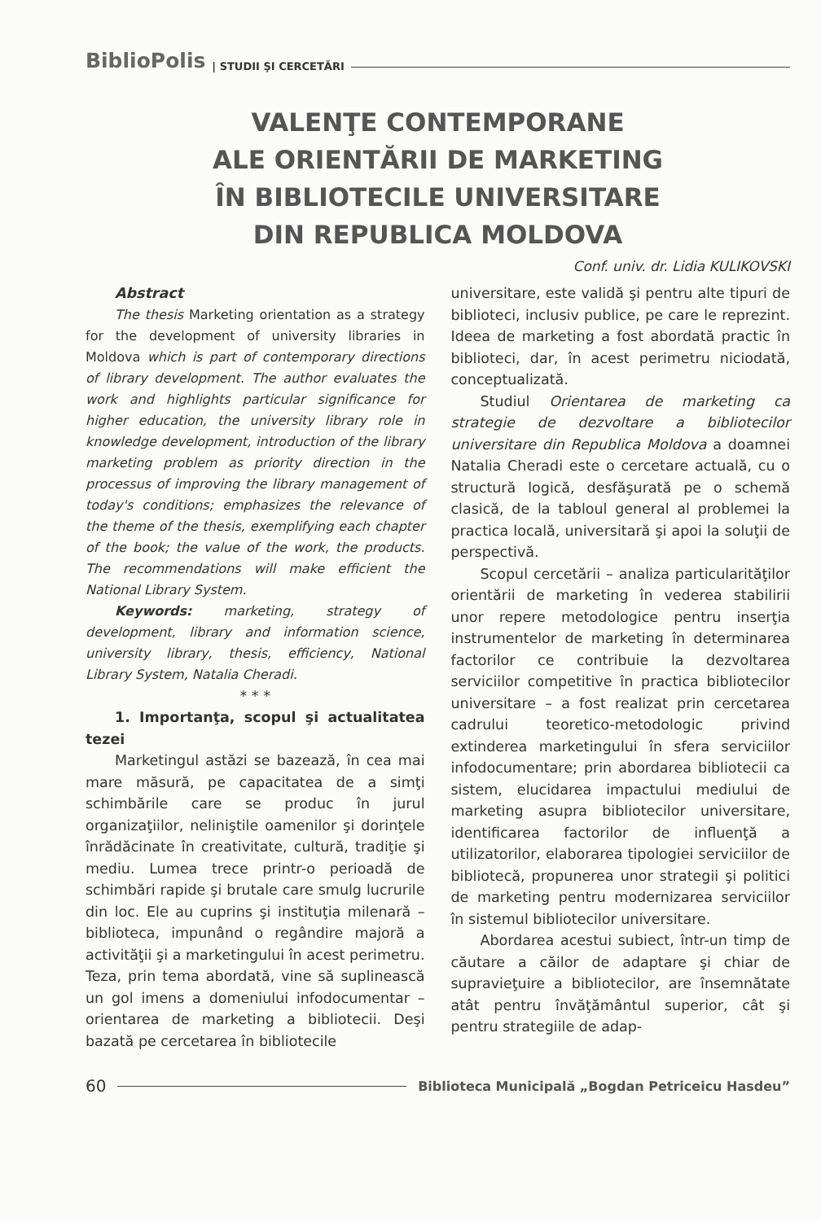BiblioPolis | STUDII ŞI CERCETĂRI
VALENŢE CONTEMPORANE
ALE ORIENTĂRII DE MARKETING
ÎN BIBLIOTECILE UNIVERSITARE
DIN REPUBLICA MOLDOVA
Conf. univ. dr. Lidia KULIKOVSKI
Abstract
The thesis Marketing orientation as a strategy for the development of university libraries in Moldova which is part of contemporary directions of library development. The author evaluates the work and highlights particular significance for higher education, the university library role in knowledge development, introduction of the library marketing problem as priority direction in the processus of improving the library management of today's conditions; emphasizes the relevance of the theme of the thesis, exemplifying each chapter of the book; the value of the work, the products. The recommendations will make efficient the National Library System.
Keywords: marketing, strategy of development, library and information science, university library, thesis, efficiency, National Library System, Natalia Cheradi.
* * *
1. Importanţa, scopul şi actualitatea tezei
Marketingul astăzi se bazează, în cea mai mare măsură, pe capacitatea de a simţi schimbările care se produc în jurul organizaţiilor, neliniştile oamenilor şi dorinţele înrădăcinate în creativitate, cultură, tradiţie şi mediu. Lumea trece printr-o perioadă de schimbări rapide şi brutale care smulg lucrurile din loc. Ele au cuprins şi instituţia milenară – biblioteca, impunând o regândire majoră a activităţii şi a marketingului în acest perimetru. Teza, prin tema abordată, vine să suplinească un gol imens a domeniului infodocumentar – orientarea de marketing a bibliotecii. Deşi bazată pe cercetarea în bibliotecile
universitare, este validă şi pentru alte tipuri de biblioteci, inclusiv publice, pe care le reprezint. Ideea de marketing a fost abordată practic în biblioteci, dar, în acest perimetru niciodată, conceptualizată.
Studiul Orientarea de marketing ca strategie de dezvoltare a bibliotecilor universitare din Republica Moldova a doamnei Natalia Cheradi este o cercetare actuală, cu o structură logică, desfăşurată pe o schemă clasică, de la tabloul general al problemei la practica locală, universitară şi apoi la soluţii de perspectivă.
Scopul cercetării – analiza particularităţilor orientării de marketing în vederea stabilirii unor repere metodologice pentru inserţia instrumentelor de marketing în determinarea factorilor ce contribuie la dezvoltarea serviciilor competitive în practica bibliotecilor universitare – a fost realizat prin cercetarea cadrului teoretico-metodologic privind extinderea marketingului în sfera serviciilor infodocumentare; prin abordarea bibliotecii ca sistem, elucidarea impactului mediului de marketing asupra bibliotecilor universitare, identificarea factorilor de influenţă a utilizatorilor, elaborarea tipologiei serviciilor de bibliotecă, propunerea unor strategii şi politici de marketing pentru modernizarea serviciilor în sistemul bibliotecilor universitare.
Abordarea acestui subiect, într-un timp de căutare a căilor de adaptare şi chiar de supravieţuire a bibliotecilor, are însemnătate atât pentru învăţământul superior, cât şi pentru strategiile de adap-
60 Biblioteca Municipală „Bogdan Petriceicu Hasdeu”